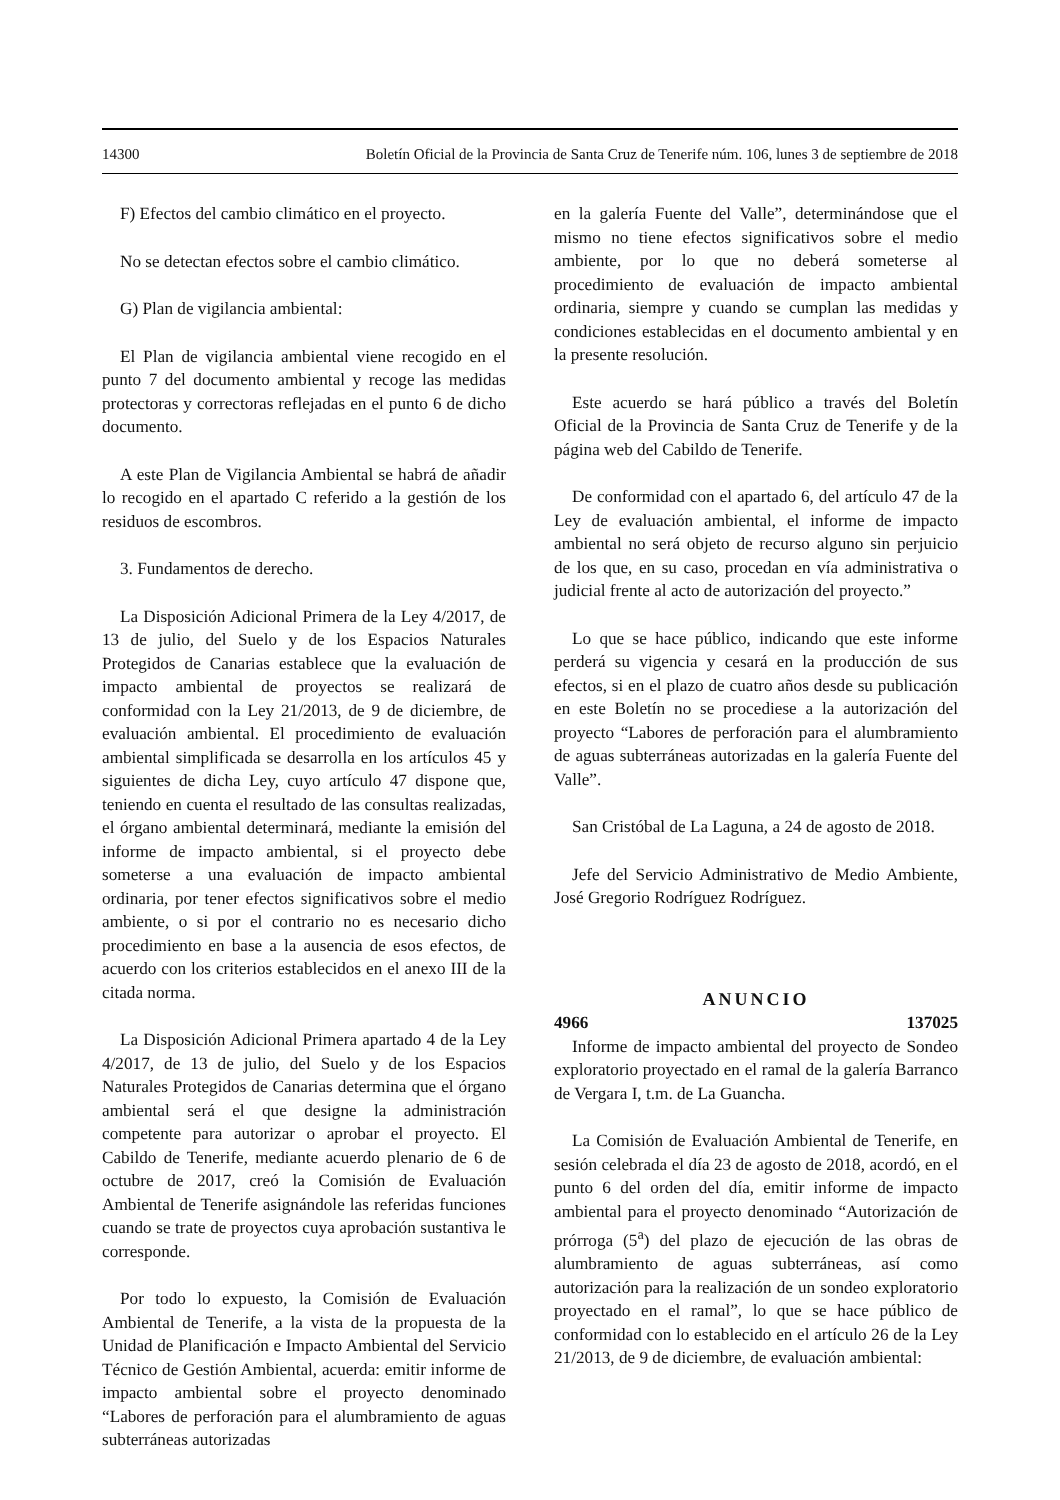14300 Boletín Oficial de la Provincia de Santa Cruz de Tenerife núm. 106, lunes 3 de septiembre de 2018
F) Efectos del cambio climático en el proyecto.
No se detectan efectos sobre el cambio climático.
G) Plan de vigilancia ambiental:
El Plan de vigilancia ambiental viene recogido en el punto 7 del documento ambiental y recoge las medidas protectoras y correctoras reflejadas en el punto 6 de dicho documento.
A este Plan de Vigilancia Ambiental se habrá de añadir lo recogido en el apartado C referido a la gestión de los residuos de escombros.
3. Fundamentos de derecho.
La Disposición Adicional Primera de la Ley 4/2017, de 13 de julio, del Suelo y de los Espacios Naturales Protegidos de Canarias establece que la evaluación de impacto ambiental de proyectos se realizará de conformidad con la Ley 21/2013, de 9 de diciembre, de evaluación ambiental. El procedimiento de evaluación ambiental simplificada se desarrolla en los artículos 45 y siguientes de dicha Ley, cuyo artículo 47 dispone que, teniendo en cuenta el resultado de las consultas realizadas, el órgano ambiental determinará, mediante la emisión del informe de impacto ambiental, si el proyecto debe someterse a una evaluación de impacto ambiental ordinaria, por tener efectos significativos sobre el medio ambiente, o si por el contrario no es necesario dicho procedimiento en base a la ausencia de esos efectos, de acuerdo con los criterios establecidos en el anexo III de la citada norma.
La Disposición Adicional Primera apartado 4 de la Ley 4/2017, de 13 de julio, del Suelo y de los Espacios Naturales Protegidos de Canarias determina que el órgano ambiental será el que designe la administración competente para autorizar o aprobar el proyecto. El Cabildo de Tenerife, mediante acuerdo plenario de 6 de octubre de 2017, creó la Comisión de Evaluación Ambiental de Tenerife asignándole las referidas funciones cuando se trate de proyectos cuya aprobación sustantiva le corresponde.
Por todo lo expuesto, la Comisión de Evaluación Ambiental de Tenerife, a la vista de la propuesta de la Unidad de Planificación e Impacto Ambiental del Servicio Técnico de Gestión Ambiental, acuerda: emitir informe de impacto ambiental sobre el proyecto denominado “Labores de perforación para el alumbramiento de aguas subterráneas autorizadas
en la galería Fuente del Valle”, determinándose que el mismo no tiene efectos significativos sobre el medio ambiente, por lo que no deberá someterse al procedimiento de evaluación de impacto ambiental ordinaria, siempre y cuando se cumplan las medidas y condiciones establecidas en el documento ambiental y en la presente resolución.
Este acuerdo se hará público a través del Boletín Oficial de la Provincia de Santa Cruz de Tenerife y de la página web del Cabildo de Tenerife.
De conformidad con el apartado 6, del artículo 47 de la Ley de evaluación ambiental, el informe de impacto ambiental no será objeto de recurso alguno sin perjuicio de los que, en su caso, procedan en vía administrativa o judicial frente al acto de autorización del proyecto.”
Lo que se hace público, indicando que este informe perderá su vigencia y cesará en la producción de sus efectos, si en el plazo de cuatro años desde su publicación en este Boletín no se procediese a la autorización del proyecto “Labores de perforación para el alumbramiento de aguas subterráneas autorizadas en la galería Fuente del Valle”.
San Cristóbal de La Laguna, a 24 de agosto de 2018.
Jefe del Servicio Administrativo de Medio Ambiente, José Gregorio Rodríguez Rodríguez.
ANUNCIO
4966 137025
Informe de impacto ambiental del proyecto de Sondeo exploratorio proyectado en el ramal de la galería Barranco de Vergara I, t.m. de La Guancha.
La Comisión de Evaluación Ambiental de Tenerife, en sesión celebrada el día 23 de agosto de 2018, acordó, en el punto 6 del orden del día, emitir informe de impacto ambiental para el proyecto denominado “Autorización de prórroga (5<sup>a</sup>) del plazo de ejecución de las obras de alumbramiento de aguas subterráneas, así como autorización para la realización de un sondeo exploratorio proyectado en el ramal”, lo que se hace público de conformidad con lo establecido en el artículo 26 de la Ley 21/2013, de 9 de diciembre, de evaluación ambiental: